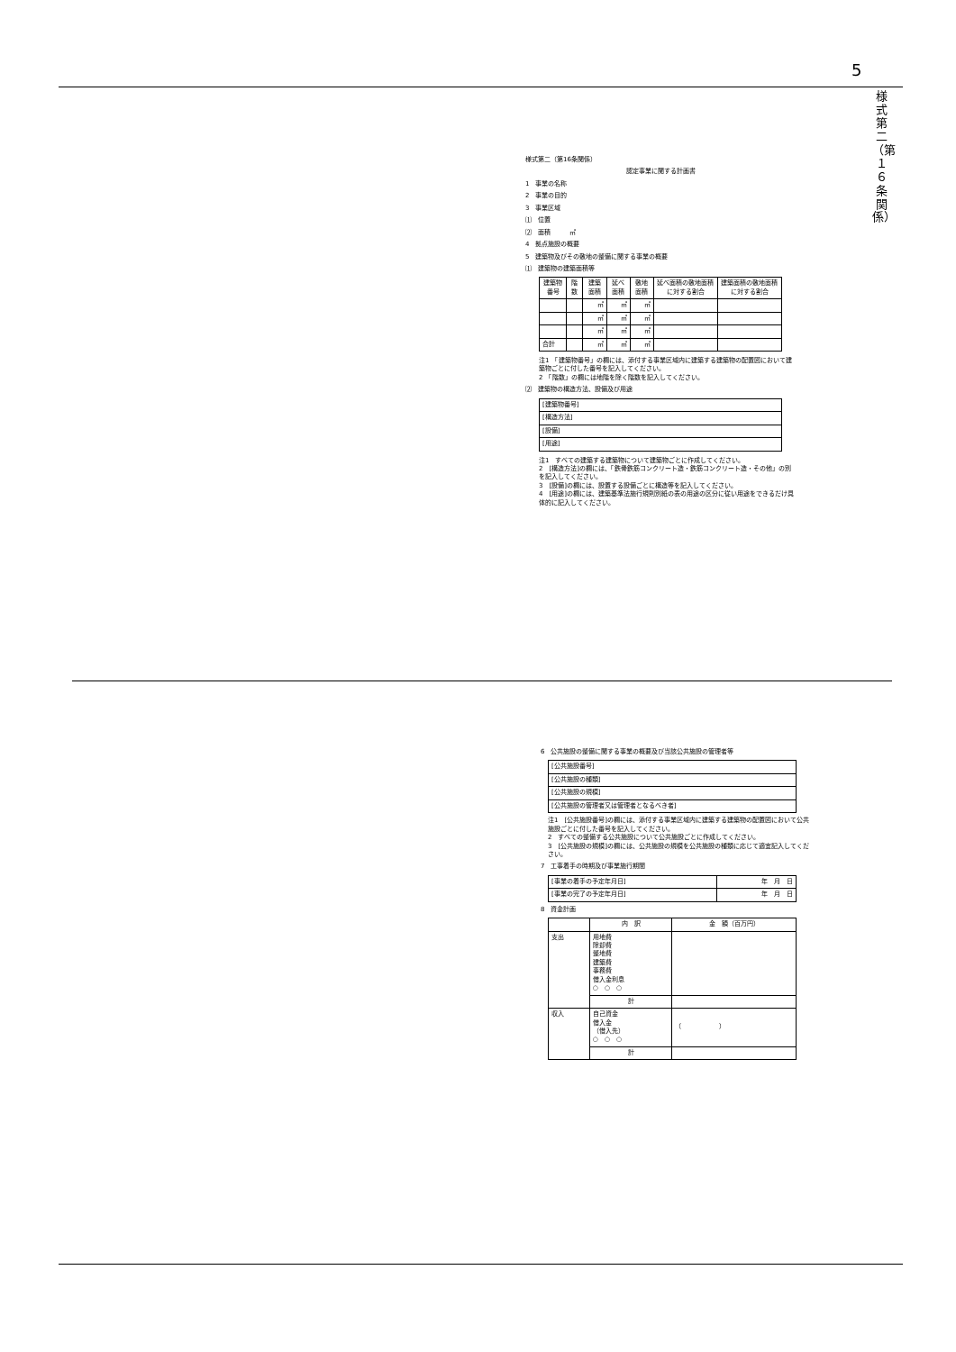5
様式第二（第１６条関係）
様式第二（第16条関係）
認定事業に関する計画書
1　事業の名称
2　事業の目的
3　事業区域
⑴　位置
⑵　面積　　　㎡
4　拠点施設の概要
5　建築物及びその敷地の整備に関する事業の概要
⑴　建築物の建築面積等
| 建築物番号 | 階数 | 建築面積 | 延べ面積 | 敷地面積 | 延べ面積の敷地面積に対する割合 | 建築面積の敷地面積に対する割合 |
| --- | --- | --- | --- | --- | --- | --- |
| | | ㎡ | ㎡ | ㎡ | | |
| | | ㎡ | ㎡ | ㎡ | | |
| | | ㎡ | ㎡ | ㎡ | | |
| 合計 | | ㎡ | ㎡ | ㎡ | | |
注1　「建築物番号」の欄には、添付する事業区域内に建築する建築物の配置図において建築物ごとに付した番号を記入してください。
2　「階数」の欄には地階を除く階数を記入してください。
⑵　建築物の構造方法、設備及び用途
| [建築物番号] |
| [構造方法] |
| [設備] |
| [用途] |
注1　すべての建築する建築物について建築物ごとに作成してください。
2　[構造方法]の欄には、「鉄骨鉄筋コンクリート造・鉄筋コンクリート造・その他」の別を記入してください。
3　[設備]の欄には、設置する設備ごとに構造等を記入してください。
4　[用途]の欄には、建築基準法施行規則別紙の表の用途の区分に従い用途をできるだけ具体的に記入してください。
6　公共施設の整備に関する事業の概要及び当該公共施設の管理者等
| [公共施設番号] |
| [公共施設の種類] |
| [公共施設の規模] |
| [公共施設の管理者又は管理者となるべき者] |
注1　[公共施設番号]の欄には、添付する事業区域内に建築する建築物の配置図において公共施設ごとに付した番号を記入してください。
2　すべての整備する公共施設について公共施設ごとに作成してください。
3　[公共施設の規模]の欄には、公共施設の規模を公共施設の種類に応じて適宜記入してください。
7　工事着手の時期及び事業施行期間
| [事業の着手の予定年月日] | 年 月 日 |
| [事業の完了の予定年月日] | 年 月 日 |
8　資金計画
| | 内 訳 | 金 額（百万円） |
| --- | --- | --- |
| 支出 | 用地費 除却費 整地費 建築費 事務費 借入金利息 ○ ○ ○ | |
| | 計 | |
| 収入 | 自己資金 借入金 （借入先） ○ ○ ○ | （ ） |
| | 計 | |